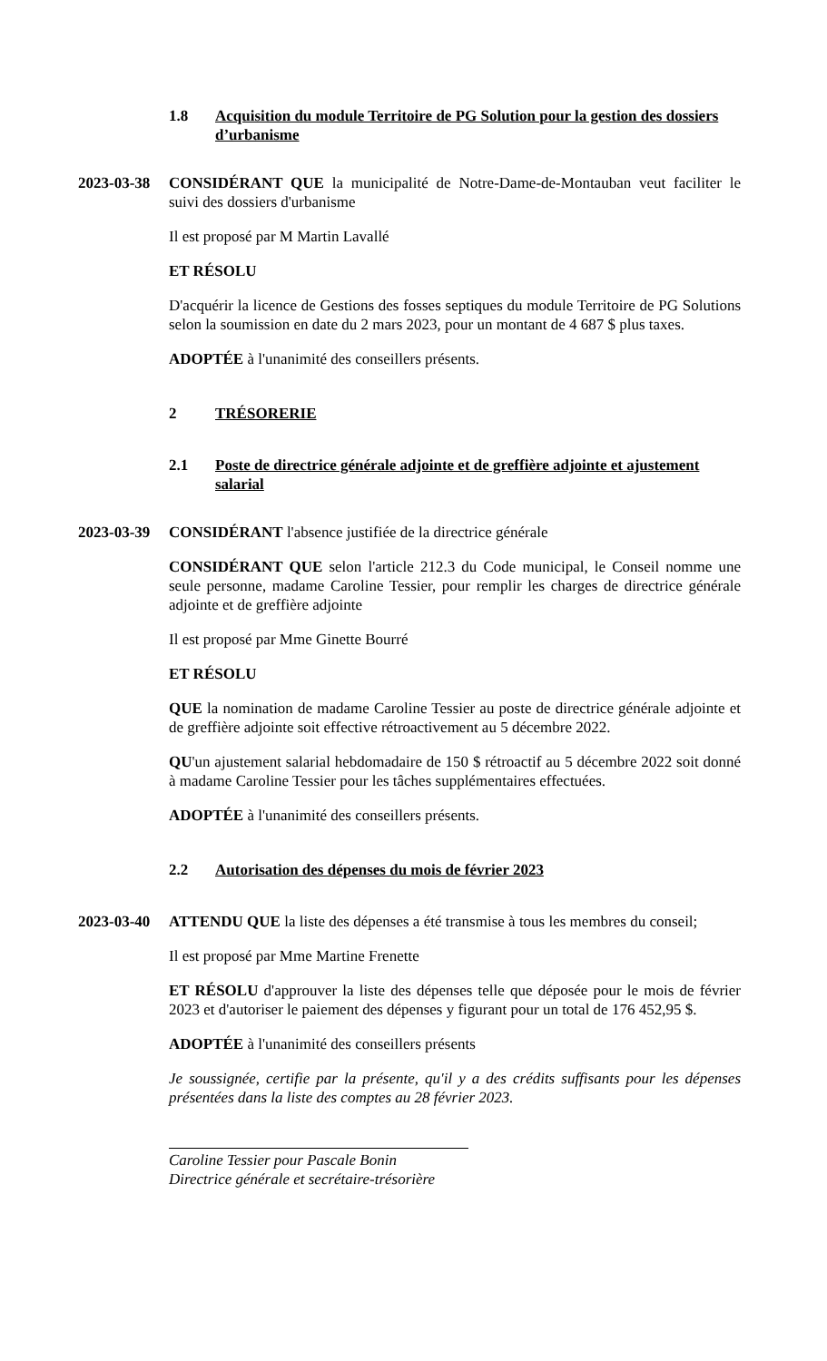1.8 Acquisition du module Territoire de PG Solution pour la gestion des dossiers d’urbanisme
2023-03-38
CONSIDÉRANT QUE la municipalité de Notre-Dame-de-Montauban veut faciliter le suivi des dossiers d'urbanisme
Il est proposé par M Martin Lavallé
ET RÉSOLU
D'acquérir la licence de Gestions des fosses septiques du module Territoire de PG Solutions selon la soumission en date du 2 mars 2023, pour un montant de 4 687 $ plus taxes.
ADOPTÉE à l'unanimité des conseillers présents.
2 TRÉSORERIE
2.1 Poste de directrice générale adjointe et de greffière adjointe et ajustement salarial
2023-03-39
CONSIDÉRANT l'absence justifiée de la directrice générale
CONSIDÉRANT QUE selon l'article 212.3 du Code municipal, le Conseil nomme une seule personne, madame Caroline Tessier, pour remplir les charges de directrice générale adjointe et de greffière adjointe
Il est proposé par Mme Ginette Bourré
ET RÉSOLU
QUE la nomination de madame Caroline Tessier au poste de directrice générale adjointe et de greffière adjointe soit effective rétroactivement au 5 décembre 2022.
QU'un ajustement salarial hebdomadaire de 150 $ rétroactif au 5 décembre 2022 soit donné à madame Caroline Tessier pour les tâches supplémentaires effectuées.
ADOPTÉE à l'unanimité des conseillers présents.
2.2 Autorisation des dépenses du mois de février 2023
2023-03-40
ATTENDU QUE la liste des dépenses a été transmise à tous les membres du conseil;
Il est proposé par Mme Martine Frenette
ET RÉSOLU d'approuver la liste des dépenses telle que déposée pour le mois de février 2023 et d'autoriser le paiement des dépenses y figurant pour un total de 176 452,95 $.
ADOPTÉE à l'unanimité des conseillers présents
Je soussignée, certifie par la présente, qu'il y a des crédits suffisants pour les dépenses présentées dans la liste des comptes au 28 février 2023.
Caroline Tessier pour Pascale Bonin
Directrice générale et secrétaire-trésorière